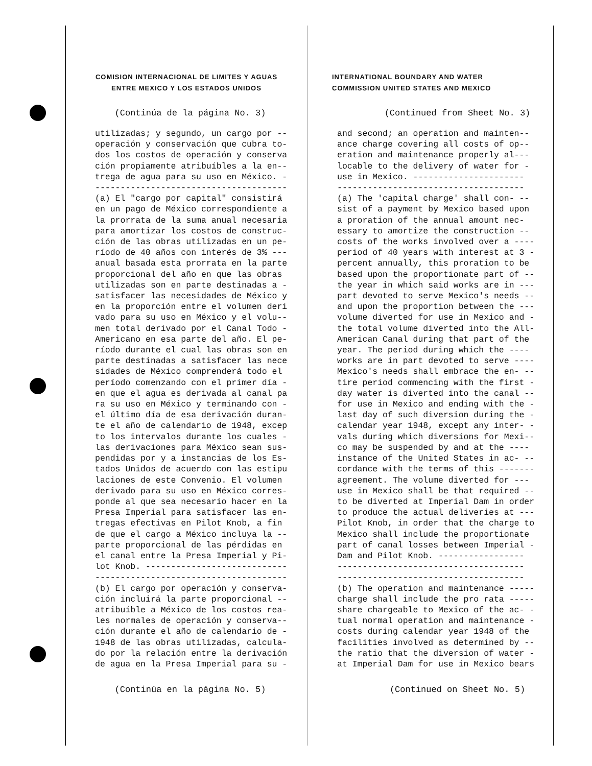COMISION INTERNACIONAL DE LIMITES Y AGUAS
ENTRE MEXICO Y LOS ESTADOS UNIDOS
(Continúa de la página No. 3)
utilizadas; y segundo, un cargo por -- operación y conservación que cubra to- dos los costos de operación y conserva ción propiamente atribuíbles a la en-- trega de agua para su uso en México. - -------------------------------------- (a) El "cargo por capital" consistirá en un pago de México correspondiente a la prorrata de la suma anual necesaria para amortizar los costos de construc- ción de las obras utilizadas en un pe- ríodo de 40 años con interés de 3% --- anual basada esta prorrata en la parte proporcional del año en que las obras utilizadas son en parte destinadas a - satisfacer las necesidades de México y en la proporción entre el volumen deri vado para su uso en México y el volu-- men total derivado por el Canal Todo - Americano en esa parte del año. El pe- ríodo durante el cual las obras son en parte destinadas a satisfacer las nece sidades de México comprenderá todo el período comenzando con el primer día - en que el agua es derivada al canal pa ra su uso en México y terminando con - el último día de esa derivación duran- te el año de calendario de 1948, excep to los intervalos durante los cuales - las derivaciones para México sean sus- pendidas por y a instancias de los Es- tados Unidos de acuerdo con las estipu laciones de este Convenio. El volumen derivado para su uso en México corres- ponde al que sea necesario hacer en la Presa Imperial para satisfacer las en- tregas efectivas en Pilot Knob, a fin de que el cargo a México incluya la -- parte proporcional de las pérdidas en el canal entre la Presa Imperial y Pi- lot Knob. ---------------------------- -------------------------------------- (b) El cargo por operación y conserva- ción incluirá la parte proporcional -- atribuíble a México de los costos rea- les normales de operación y conserva-- ción durante el año de calendario de - 1948 de las obras utilizadas, calcula- do por la relación entre la derivación de agua en la Presa Imperial para su -
(Continúa en la página No. 5)
INTERNATIONAL BOUNDARY AND WATER
COMMISSION UNITED STATES AND MEXICO
(Continued from Sheet No. 3)
and second; an operation and mainten-- ance charge covering all costs of op-- eration and maintenance properly al--- locable to the delivery of water for - use in Mexico. ---------------------- ------------------------------------- (a) The 'capital charge' shall con- -- sist of a payment by Mexico based upon a proration of the annual amount nec- essary to amortize the construction -- costs of the works involved over a ---- period of 40 years with interest at 3 - percent annually, this proration to be based upon the proportionate part of -- the year in which said works are in --- part devoted to serve Mexico's needs -- and upon the proportion between the --- volume diverted for use in Mexico and - the total volume diverted into the All- American Canal during that part of the year. The period during which the ---- works are in part devoted to serve ---- Mexico's needs shall embrace the en- -- tire period commencing with the first - day water is diverted into the canal -- for use in Mexico and ending with the - last day of such diversion during the - calendar year 1948, except any inter- - vals during which diversions for Mexi-- co may be suspended by and at the ---- instance of the United States in ac- -- cordance with the terms of this ------- agreement. The volume diverted for --- use in Mexico shall be that required -- to be diverted at Imperial Dam in order to produce the actual deliveries at --- Pilot Knob, in order that the charge to Mexico shall include the proportionate part of canal losses between Imperial - Dam and Pilot Knob. ----------------- ------------------------------------- ------------------------------------- (b) The operation and maintenance ----- charge shall include the pro rata ----- share chargeable to Mexico of the ac- - tual normal operation and maintenance - costs during calendar year 1948 of the facilities involved as determined by -- the ratio that the diversion of water - at Imperial Dam for use in Mexico bears
(Continued on Sheet No. 5)